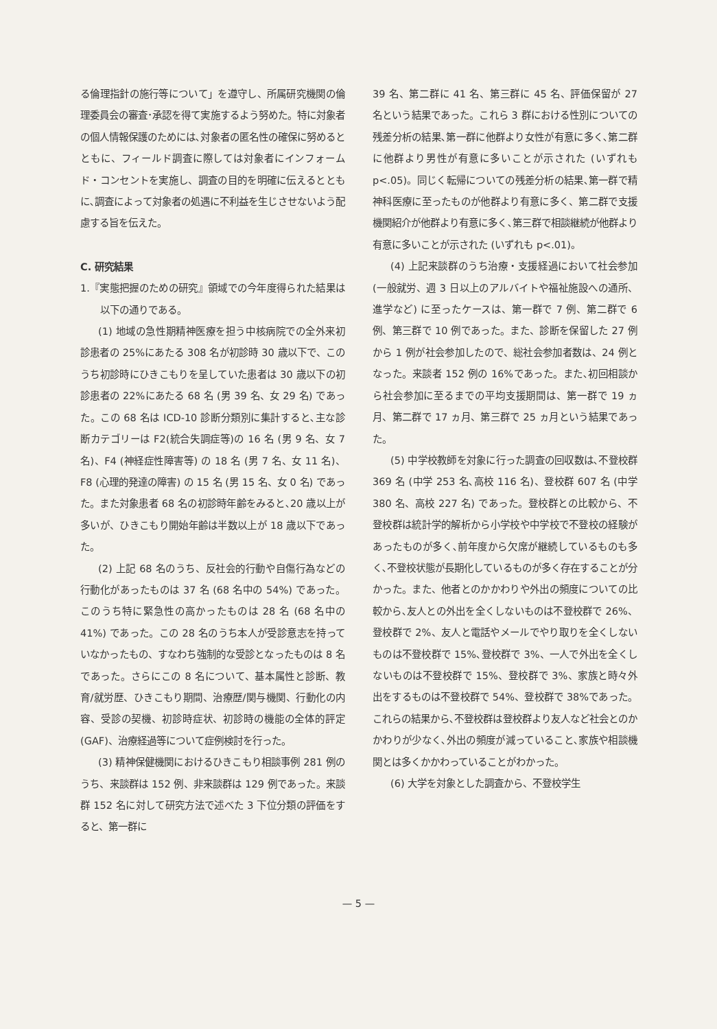る倫理指針の施行等について」を遵守し、所属研究機関の倫理委員会の審査･承認を得て実施するよう努めた。特に対象者の個人情報保護のためには､対象者の匿名性の確保に努めるとともに、フィールド調査に際しては対象者にインフォームド・コンセントを実施し、調査の目的を明確に伝えるとともに､調査によって対象者の処遇に不利益を生じさせないよう配慮する旨を伝えた。
C. 研究結果
1.『実態把握のための研究』領域での今年度得られた結果は以下の通りである。
(1) 地域の急性期精神医療を担う中核病院での全外来初診患者の 25%にあたる 308 名が初診時 30 歳以下で、このうち初診時にひきこもりを呈していた患者は 30 歳以下の初診患者の 22%にあたる 68 名 (男 39 名、女 29 名) であった。この 68 名は ICD-10 診断分類別に集計すると､主な診断カテゴリーは F2(統合失調症等)の 16 名 (男 9 名、女 7 名)、F4 (神経症性障害等) の 18 名 (男 7 名、女 11 名)、F8 (心理的発達の障害) の 15 名 (男 15 名、女 0 名) であった。また対象患者 68 名の初診時年齢をみると､20 歳以上が多いが、ひきこもり開始年齢は半数以上が 18 歳以下であった。
(2) 上記 68 名のうち、反社会的行動や自傷行為などの行動化があったものは 37 名 (68 名中の 54%) であった。このうち特に緊急性の高かったものは 28 名 (68 名中の 41%) であった。この 28 名のうち本人が受診意志を持っていなかったもの、すなわち強制的な受診となったものは 8 名であった。さらにこの 8 名について、基本属性と診断、教育/就労歴、ひきこもり期間、治療歴/関与機関、行動化の内容、受診の契機、初診時症状、初診時の機能の全体的評定 (GAF)、治療経過等について症例検討を行った。
(3) 精神保健機関におけるひきこもり相談事例 281 例のうち、来談群は 152 例、非来談群は 129 例であった。来談群 152 名に対して研究方法で述べた 3 下位分類の評価をすると、第一群に
39 名、第二群に 41 名、第三群に 45 名、評価保留が 27 名という結果であった。これら 3 群における性別についての残差分析の結果､第一群に他群より女性が有意に多く､第二群に他群より男性が有意に多いことが示された (いずれも p<.05)。同じく転帰についての残差分析の結果､第一群で精神科医療に至ったものが他群より有意に多く、第二群で支援機関紹介が他群より有意に多く､第三群で相談継続が他群より有意に多いことが示された (いずれも p<.01)。
(4) 上記来談群のうち治療・支援経過において社会参加 (一般就労、週 3 日以上のアルバイトや福祉施設への通所、進学など) に至ったケースは、第一群で 7 例、第二群で 6 例、第三群で 10 例であった。また、診断を保留した 27 例から 1 例が社会参加したので、総社会参加者数は、24 例となった。来談者 152 例の 16%であった。また､初回相談から社会参加に至るまでの平均支援期間は、第一群で 19 ヵ月、第二群で 17 ヵ月、第三群で 25 ヵ月という結果であった。
(5) 中学校教師を対象に行った調査の回収数は､不登校群 369 名 (中学 253 名､高校 116 名)、登校群 607 名 (中学 380 名、高校 227 名) であった。登校群との比較から、不登校群は統計学的解析から小学校や中学校で不登校の経験があったものが多く､前年度から欠席が継続しているものも多く､不登校状態が長期化しているものが多く存在することが分かった。また、他者とのかかわりや外出の頻度についての比較から､友人との外出を全くしないものは不登校群で 26%、登校群で 2%、友人と電話やメールでやり取りを全くしないものは不登校群で 15%､登校群で 3%、一人で外出を全くしないものは不登校群で 15%、登校群で 3%、家族と時々外出をするものは不登校群で 54%、登校群で 38%であった。これらの結果から､不登校群は登校群より友人など社会とのかかわりが少なく､外出の頻度が減っていること､家族や相談機関とは多くかかわっていることがわかった。
(6) 大学を対象とした調査から、不登校学生
— 5 —